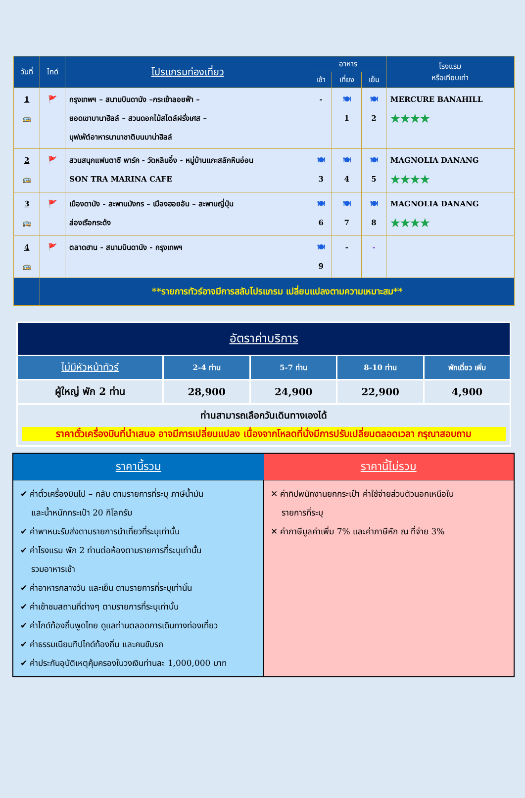| วันที่ | ไกด์ | โปรแกรมท่องเที่ยว | อาหาร | | | โรงแรม หรือเทียบเท่า |
| --- | --- | --- | --- | --- | --- | --- |
| | | | เช้า | เที่ยง | เย็น | |
| 1 🚌 | 🚩 | กรุงเทพฯ – สนามบินดานัง –กระเช้าลอยฟ้า – ยอดเขาบานาฮิลล์ – สวนดอกไม้สไตล์ฝรั่งเศส – บุฟเฟ่ต์อาหารนานาชาติบนบาน่าฮิลล์ | - | 🍽 1 | 🍽 2 | MERCURE BANAHILL ★★★★ |
| 2 🚌 | 🚩 | สวนสนุกแฟนตาซี พาร์ค - วัดหลินอึ๋ง - หมู่บ้านแกะสลักหินอ่อน SON TRA MARINA CAFE | 🍽 3 | 🍽 4 | 🍽 5 | MAGNOLIA DANANG ★★★★ |
| 3 🚌 | 🚩 | เมืองดานัง - สะพานมังกร – เมืองฮอยอัน – สะพานญี่ปุ่น ล่องเรือกระด้ง | 🍽 6 | 🍽 7 | 🍽 8 | MAGNOLIA DANANG ★★★★ |
| 4 🚌 | 🚩 | ตลาดฮาน - สนามบินดานัง - กรุงเทพฯ | 🍽 9 | - | - | |
| | **รายการทัวร์อาจมีการสลับโปรแกรม เปลี่ยนแปลงตามความเหมาะสม** | | | | | |
| อัตราค่าบริการ | | | | |
| --- | --- | --- | --- | --- |
| ไม่มีหัวหน้าทัวร์ | 2-4 ท่าน | 5-7 ท่าน | 8-10 ท่าน | พักเดี่ยว เพิ่ม |
| ผู้ใหญ่ พัก 2 ท่าน | 28,900 | 24,900 | 22,900 | 4,900 |
| ท่านสามารถเลือกวันเดินทางเองได้ ราคาตั๋วเครื่องบินที่นำเสนอ อาจมีการเปลี่ยนแปลง เนื่องจากโหลดที่นั่งมีการปรับเปลี่ยนตลอดเวลา กรุณาสอบถาม | | | | |
| ราคานี้รวม | ราคานี้ไม่รวม |
| --- | --- |
| ✔ ค่าตั๋วเครื่องบินไป – กลับ ตามรายการที่ระบุ ภาษีน้ำมัน และน้ำหนักกระเป๋า 20 กิโลกรัม ✔ ค่าพาหนะรับส่งตามรายการนำเที่ยวที่ระบุเท่านั้น ✔ ค่าโรงแรม พัก 2 ท่านต่อห้องตามรายการที่ระบุเท่านั้น รวมอาหารเช้า ✔ ค่าอาหารกลางวัน และเย็น ตามรายการที่ระบุเท่านั้น ✔ ค่าเข้าชมสถานที่ต่างๆ ตามรายการที่ระบุเท่านั้น ✔ ค่าไกด์ท้องถิ่นพูดไทย ดูแลท่านตลอดการเดินทางท่องเที่ยว ✔ ค่าธรรมเนียมทิปไกด์ท้องถิ่น และคนขับรถ ✔ ค่าประกันอุบัติเหตุคุ้มครองในวงเงินท่านละ 1,000,000 บาท | ✕ ค่าทิปพนักงานยกกระเป๋า ค่าใช้จ่ายส่วนตัวนอกเหนือใน รายการที่ระบุ ✕ ค่าภาษีมูลค่าเพิ่ม 7% และค่าภาษีหัก ณ ที่จ่าย 3% |